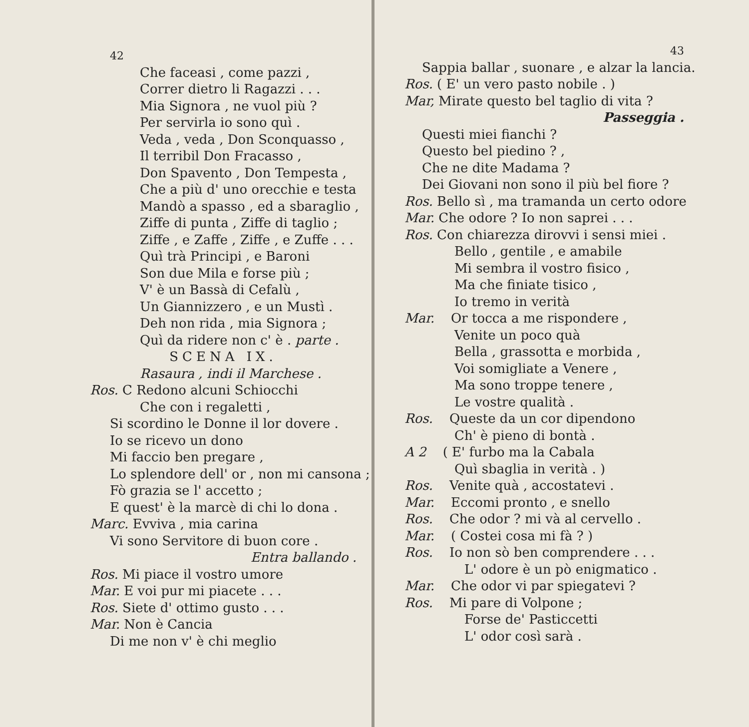42
Che faceasi , come pazzi ,
Correr dietro li Ragazzi . . .
Mia Signora , ne vuol più ?
Per servirla io sono quì .
Veda , veda , Don Sconquasso ,
Il terribil Don Fracasso ,
Don Spavento , Don Tempesta ,
Che a più d' uno orecchie e testa
Mandò a spasso , ed a sbaraglio ,
Ziffe di punta , Ziffe di taglio ;
Ziffe , e Zaffe , Ziffe , e Zuffe . . .
Quì trà Principi , e Baroni
Son due Mila e forse più ;
V' è un Bassà di Cefalù ,
Un Giannizzero , e un Mustì .
Deh non rida , mia Signora ;
Quì da ridere non c' è . parte .
SCENA IX.
Rasaura , indi il Marchese .
Ros. C Redono alcuni Schiocchi
Che con i regaletti ,
Si scordino le Donne il lor dovere .
Io se ricevo un dono
Mi faccio ben pregare ,
Lo splendore dell' or , non mi cansona ;
Fò grazia se l' accetto ;
E quest' è la marcè di chi lo dona .
Marc. Evviva , mia carina
Vi sono Servitore di buon core .
Entra ballando .
Ros. Mi piace il vostro umore
Mar. E voi pur mi piacete . . .
Ros. Siete d' ottimo gusto . . .
Mar. Non è Cancia
Di me non v' è chi meglio
43
Sappia ballar , suonare , e alzar la lancia.
Ros. ( E' un vero pasto nobile . )
Mar, Mirate questo bel taglio di vita ?
Passeggia .
Questi miei fianchi ?
Questo bel piedino ? ,
Che ne dite Madama ?
Dei Giovani non sono il più bel fiore ?
Ros. Bello sì , ma tramanda un certo odore
Mar. Che odore ? Io non saprei . . .
Ros. Con chiarezza dirovvi i sensi miei .
Bello , gentile , e amabile
Mi sembra il vostro fisico ,
Ma che finiate tisico ,
Io tremo in verità
Mar. Or tocca a me rispondere ,
Venite un poco quà
Bella , grassotta e morbida ,
Voi somigliate a Venere ,
Ma sono troppe tenere ,
Le vostre qualità .
Ros. Queste da un cor dipendono
Ch' è pieno di bontà .
A 2 ( E' furbo ma la Cabala
Quì sbaglia in verità . )
Ros. Venite quà , accostatevi .
Mar. Eccomi pronto , e snello
Ros. Che odor ? mi và al cervello .
Mar. ( Costei cosa mi fà ? )
Ros. Io non sò ben comprendere . . .
L' odore è un pò enigmatico .
Mar. Che odor vi par spiegatevi ?
Ros. Mi pare di Volpone ;
Forse de' Pasticcetti
L' odor così sarà .